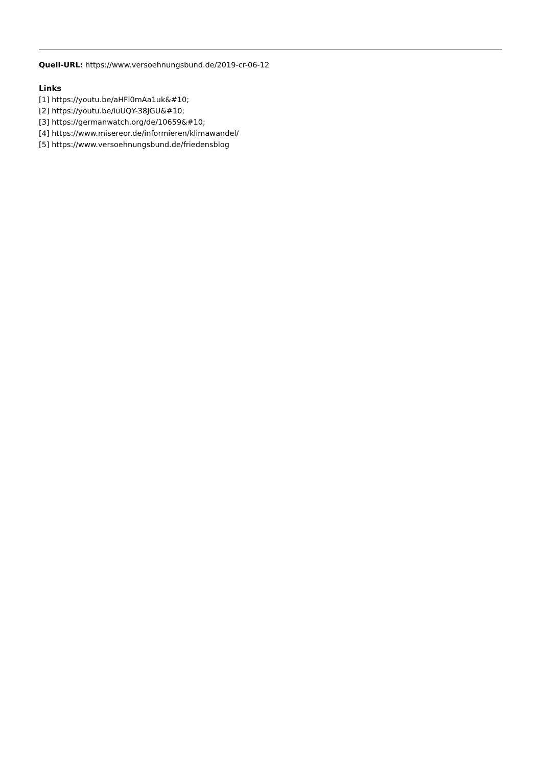Quell-URL: https://www.versoehnungsbund.de/2019-cr-06-12
Links
[1] https://youtu.be/aHFl0mAa1uk&#10;
[2] https://youtu.be/iuUQY-38JGU&#10;
[3] https://germanwatch.org/de/10659&#10;
[4] https://www.misereor.de/informieren/klimawandel/
[5] https://www.versoehnungsbund.de/friedensblog